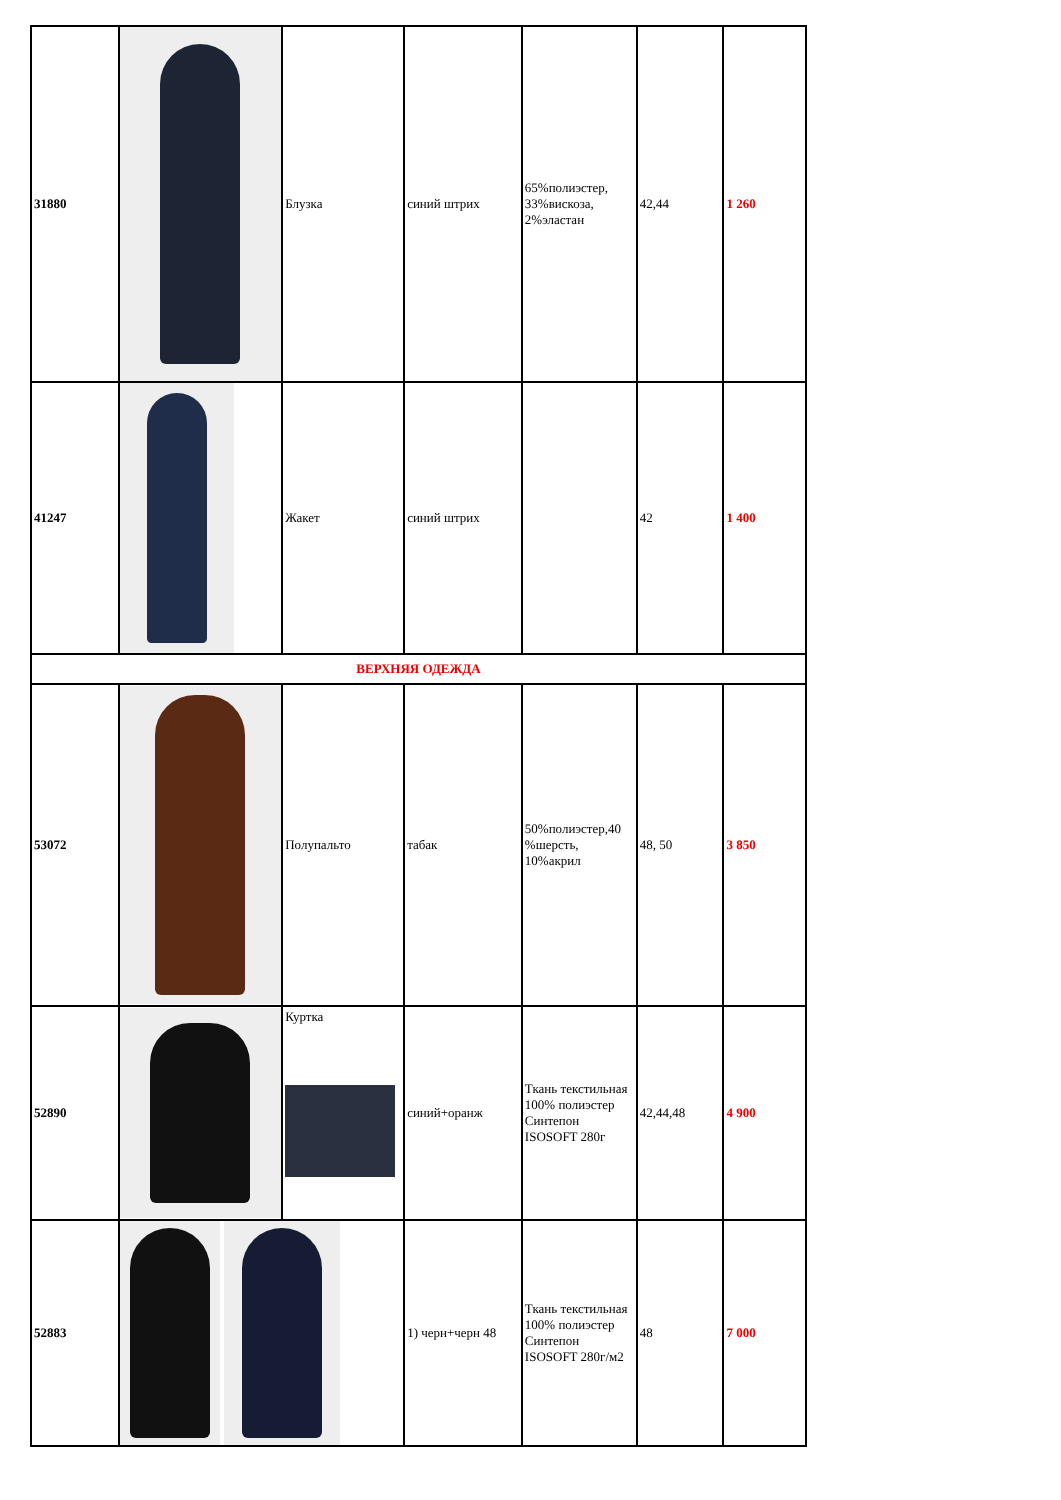| 31880 | | Блузка | синий штрих | 65%полиэстер, 33%вискоза, 2%эластан | 42,44 | 1 260 |
| 41247 | | Жакет | синий штрих | | 42 | 1 400 |
| ВЕРХНЯЯ ОДЕЖДА | | | | | | |
| 53072 | | Полупальто | табак | 50%полиэстер,40 %шерсть, 10%акрил | 48, 50 | 3 850 |
| 52890 | | Куртка | синий+оранж | Ткань текстильная 100% полиэстер Синтепон ISOSOFT 280г | 42,44,48 | 4 900 |
| 52883 | | | 1) черн+черн 48 | Ткань текстильная 100% полиэстер Синтепон ISOSOFT 280г/м2 | 48 | 7 000 |